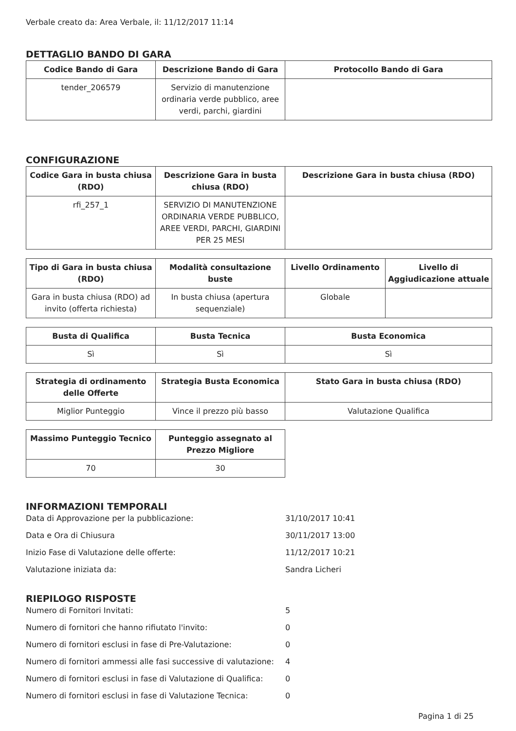Verbale creato da: Area Verbale, il: 11/12/2017 11:14
DETTAGLIO BANDO DI GARA
| Codice Bando di Gara | Descrizione Bando di Gara | Protocollo Bando di Gara |
| --- | --- | --- |
| tender_206579 | Servizio di manutenzione ordinaria verde pubblico, aree verdi, parchi, giardini | |
CONFIGURAZIONE
| Codice Gara in busta chiusa (RDO) | Descrizione Gara in busta chiusa (RDO) | Descrizione Gara in busta chiusa (RDO) |
| --- | --- | --- |
| rfi_257_1 | SERVIZIO DI MANUTENZIONE ORDINARIA VERDE PUBBLICO, AREE VERDI, PARCHI, GIARDINI PER 25 MESI | |
| Tipo di Gara in busta chiusa (RDO) | Modalità consultazione buste | Livello Ordinamento | Livello di Aggiudicazione attuale |
| --- | --- | --- | --- |
| Gara in busta chiusa (RDO) ad invito (offerta richiesta) | In busta chiusa (apertura sequenziale) | Globale | |
| Busta di Qualifica | Busta Tecnica | Busta Economica |
| --- | --- | --- |
| Sì | Sì | Sì |
| Strategia di ordinamento delle Offerte | Strategia Busta Economica | Stato Gara in busta chiusa (RDO) |
| --- | --- | --- |
| Miglior Punteggio | Vince il prezzo più basso | Valutazione Qualifica |
| Massimo Punteggio Tecnico | Punteggio assegnato al Prezzo Migliore |
| --- | --- |
| 70 | 30 |
INFORMAZIONI TEMPORALI
Data di Approvazione per la pubblicazione: 31/10/2017 10:41
Data e Ora di Chiusura 30/11/2017 13:00
Inizio Fase di Valutazione delle offerte: 11/12/2017 10:21
Valutazione iniziata da: Sandra Licheri
RIEPILOGO RISPOSTE
Numero di Fornitori Invitati: 5
Numero di fornitori che hanno rifiutato l'invito: 0
Numero di fornitori esclusi in fase di Pre-Valutazione: 0
Numero di fornitori ammessi alle fasi successive di valutazione: 4
Numero di fornitori esclusi in fase di Valutazione di Qualifica: 0
Numero di fornitori esclusi in fase di Valutazione Tecnica: 0
Pagina 1 di 25